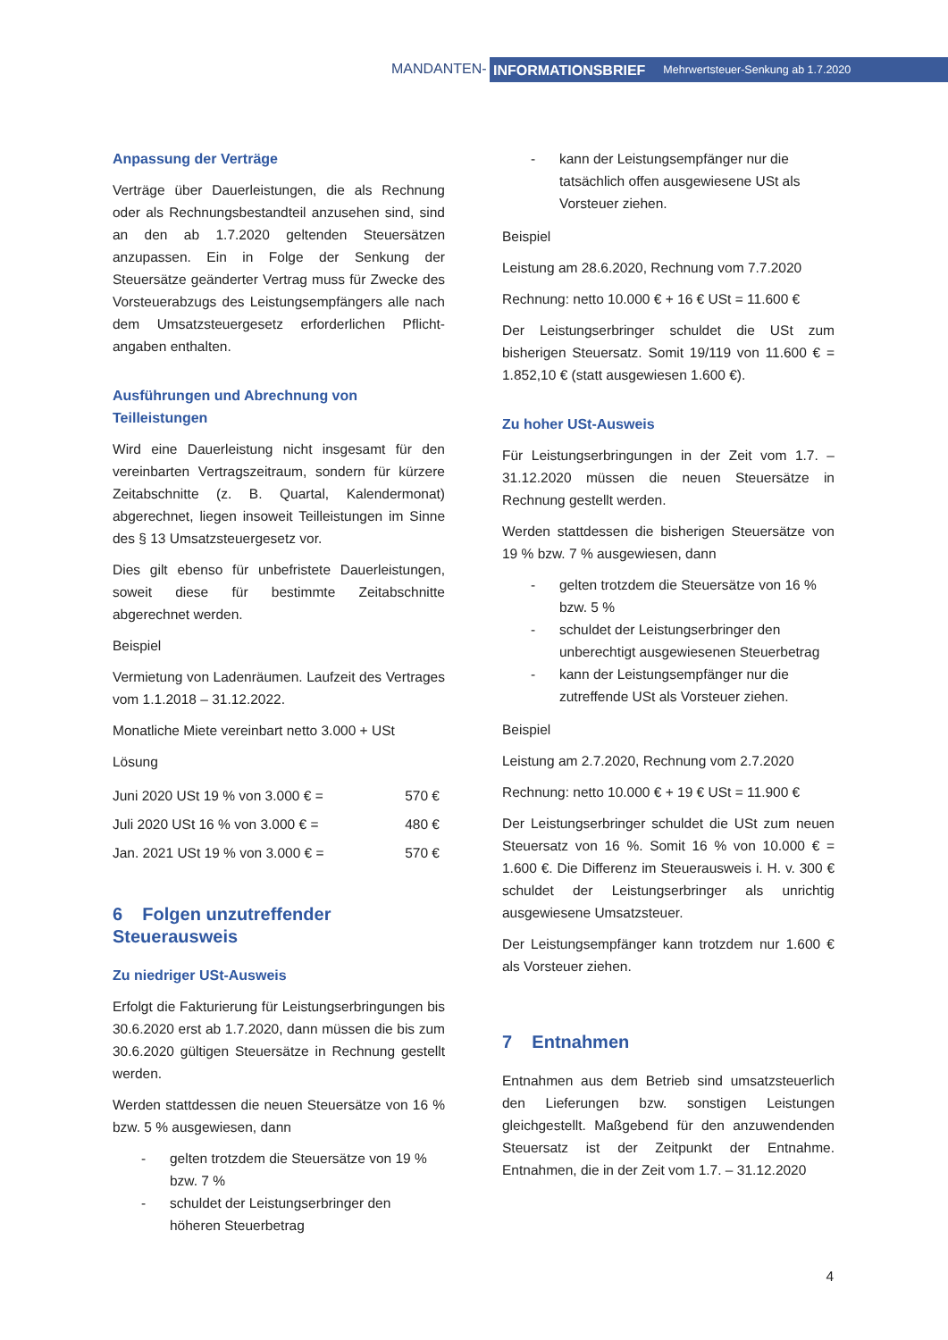MANDANTEN- INFORMATIONSBRIEF Mehrwertsteuer-Senkung ab 1.7.2020
Anpassung der Verträge
Verträge über Dauerleistungen, die als Rechnung oder als Rechnungsbestandteil anzusehen sind, sind an den ab 1.7.2020 geltenden Steuersätzen anzupassen. Ein in Folge der Senkung der Steuersätze geänderter Vertrag muss für Zwecke des Vorsteuerabzugs des Leistungsempfängers alle nach dem Umsatzsteuergesetz erforderlichen Pflicht-angaben enthalten.
Ausführungen und Abrechnung von Teilleistungen
Wird eine Dauerleistung nicht insgesamt für den vereinbarten Vertragszeitraum, sondern für kürzere Zeitabschnitte (z. B. Quartal, Kalendermonat) abgerechnet, liegen insoweit Teilleistungen im Sinne des § 13 Umsatzsteuergesetz vor.
Dies gilt ebenso für unbefristete Dauerleistungen, soweit diese für bestimmte Zeitabschnitte abgerechnet werden.
Beispiel
Vermietung von Ladenräumen. Laufzeit des Vertrages vom 1.1.2018 – 31.12.2022.
Monatliche Miete vereinbart netto 3.000 + USt
Lösung
| Juni 2020 USt 19 % von 3.000 € = | 570 € |
| Juli 2020 USt 16 % von 3.000 € = | 480 € |
| Jan. 2021 USt 19 % von 3.000 € = | 570 € |
6 Folgen unzutreffender Steuerausweis
Zu niedriger USt-Ausweis
Erfolgt die Fakturierung für Leistungserbringungen bis 30.6.2020 erst ab 1.7.2020, dann müssen die bis zum 30.6.2020 gültigen Steuersätze in Rechnung gestellt werden.
Werden stattdessen die neuen Steuersätze von 16 % bzw. 5 % ausgewiesen, dann
- gelten trotzdem die Steuersätze von 19 % bzw. 7 %
- schuldet der Leistungserbringer den höheren Steuerbetrag
- kann der Leistungsempfänger nur die tatsächlich offen ausgewiesene USt als Vorsteuer ziehen.
Beispiel
Leistung am 28.6.2020, Rechnung vom 7.7.2020
Rechnung: netto 10.000 € + 16 € USt = 11.600 €
Der Leistungserbringer schuldet die USt zum bisherigen Steuersatz. Somit 19/119 von 11.600 € = 1.852,10 € (statt ausgewiesen 1.600 €).
Zu hoher USt-Ausweis
Für Leistungserbringungen in der Zeit vom 1.7. – 31.12.2020 müssen die neuen Steuersätze in Rechnung gestellt werden.
Werden stattdessen die bisherigen Steuersätze von 19 % bzw. 7 % ausgewiesen, dann
- gelten trotzdem die Steuersätze von 16 % bzw. 5 %
- schuldet der Leistungserbringer den unberechtigt ausgewiesenen Steuerbetrag
- kann der Leistungsempfänger nur die zutreffende USt als Vorsteuer ziehen.
Beispiel
Leistung am 2.7.2020, Rechnung vom 2.7.2020
Rechnung: netto 10.000 € + 19 € USt = 11.900 €
Der Leistungserbringer schuldet die USt zum neuen Steuersatz von 16 %. Somit 16 % von 10.000 € = 1.600 €. Die Differenz im Steuerausweis i. H. v. 300 € schuldet der Leistungserbringer als unrichtig ausgewiesene Umsatzsteuer.
Der Leistungsempfänger kann trotzdem nur 1.600 € als Vorsteuer ziehen.
7 Entnahmen
Entnahmen aus dem Betrieb sind umsatzsteuerlich den Lieferungen bzw. sonstigen Leistungen gleichgestellt. Maßgebend für den anzuwendenden Steuersatz ist der Zeitpunkt der Entnahme. Entnahmen, die in der Zeit vom 1.7. – 31.12.2020
4